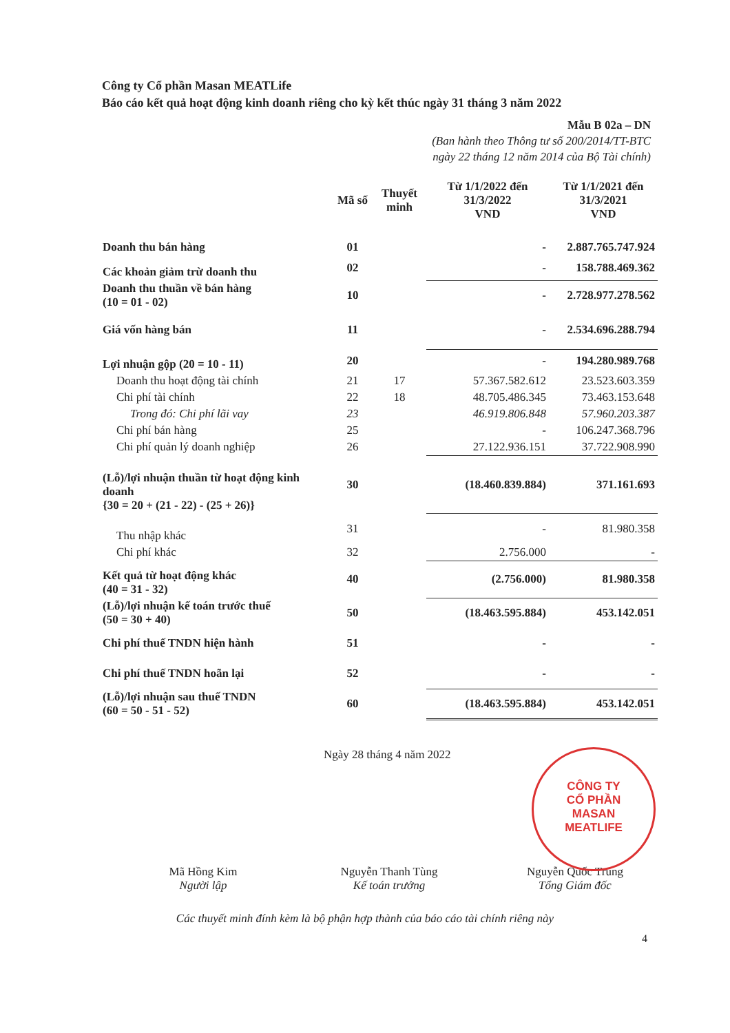Công ty Cổ phần Masan MEATLife
Báo cáo kết quả hoạt động kinh doanh riêng cho kỳ kết thúc ngày 31 tháng 3 năm 2022
Mẫu B 02a – DN
(Ban hành theo Thông tư số 200/2014/TT-BTC
ngày 22 tháng 12 năm 2014 của Bộ Tài chính)
| | Mã số | Thuyết minh | Từ 1/1/2022 đến 31/3/2022 VND | Từ 1/1/2021 đến 31/3/2021 VND |
| --- | --- | --- | --- | --- |
| Doanh thu bán hàng | 01 | | - | 2.887.765.747.924 |
| Các khoản giảm trừ doanh thu | 02 | | - | 158.788.469.362 |
| Doanh thu thuần về bán hàng (10 = 01 - 02) | 10 | | - | 2.728.977.278.562 |
| Giá vốn hàng bán | 11 | | - | 2.534.696.288.794 |
| Lợi nhuận gộp (20 = 10 - 11) | 20 | | - | 194.280.989.768 |
| Doanh thu hoạt động tài chính | 21 | 17 | 57.367.582.612 | 23.523.603.359 |
| Chi phí tài chính | 22 | 18 | 48.705.486.345 | 73.463.153.648 |
| Trong đó: Chi phí lãi vay | 23 | | 46.919.806.848 | 57.960.203.387 |
| Chi phí bán hàng | 25 | | - | 106.247.368.796 |
| Chi phí quản lý doanh nghiệp | 26 | | 27.122.936.151 | 37.722.908.990 |
| (Lỗ)/lợi nhuận thuần từ hoạt động kinh doanh {30 = 20 + (21 - 22) - (25 + 26)} | 30 | | (18.460.839.884) | 371.161.693 |
| Thu nhập khác | 31 | | - | 81.980.358 |
| Chi phí khác | 32 | | 2.756.000 | - |
| Kết quả từ hoạt động khác (40 = 31 - 32) | 40 | | (2.756.000) | 81.980.358 |
| (Lỗ)/lợi nhuận kế toán trước thuế (50 = 30 + 40) | 50 | | (18.463.595.884) | 453.142.051 |
| Chi phí thuế TNDN hiện hành | 51 | | - | - |
| Chi phí thuế TNDN hoãn lại | 52 | | - | - |
| (Lỗ)/lợi nhuận sau thuế TNDN (60 = 50 - 51 - 52) | 60 | | (18.463.595.884) | 453.142.051 |
Ngày 28 tháng 4 năm 2022
CÔNG TY
CỔ PHẦN
MASAN
MEATLIFE
Mã Hồng Kim
Người lập
Nguyễn Thanh Tùng
Kế toán trưởng
Nguyễn Quốc Trung
Tổng Giám đốc
Các thuyết minh đính kèm là bộ phận hợp thành của báo cáo tài chính riêng này
4